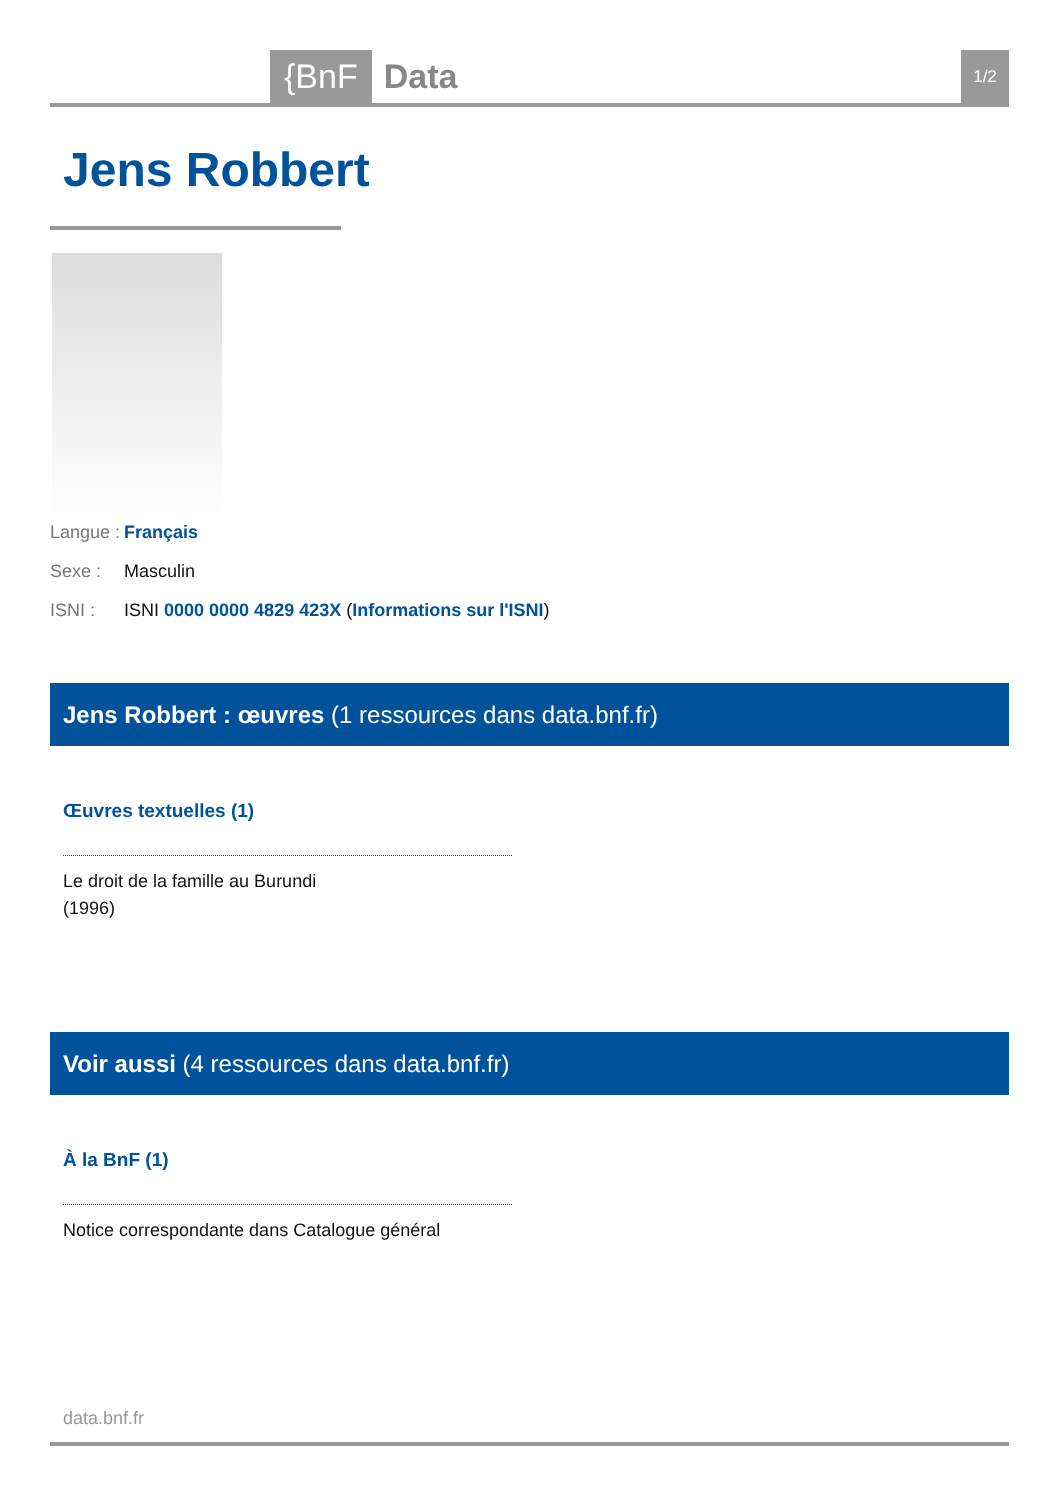{BnF Data 1/2
Jens Robbert
Langue : Français
Sexe : Masculin
ISNI : ISNI 0000 0000 4829 423X (Informations sur l'ISNI)
Jens Robbert : œuvres (1 ressources dans data.bnf.fr)
Œuvres textuelles (1)
Le droit de la famille au Burundi
(1996)
Voir aussi (4 ressources dans data.bnf.fr)
À la BnF (1)
Notice correspondante dans Catalogue général
data.bnf.fr